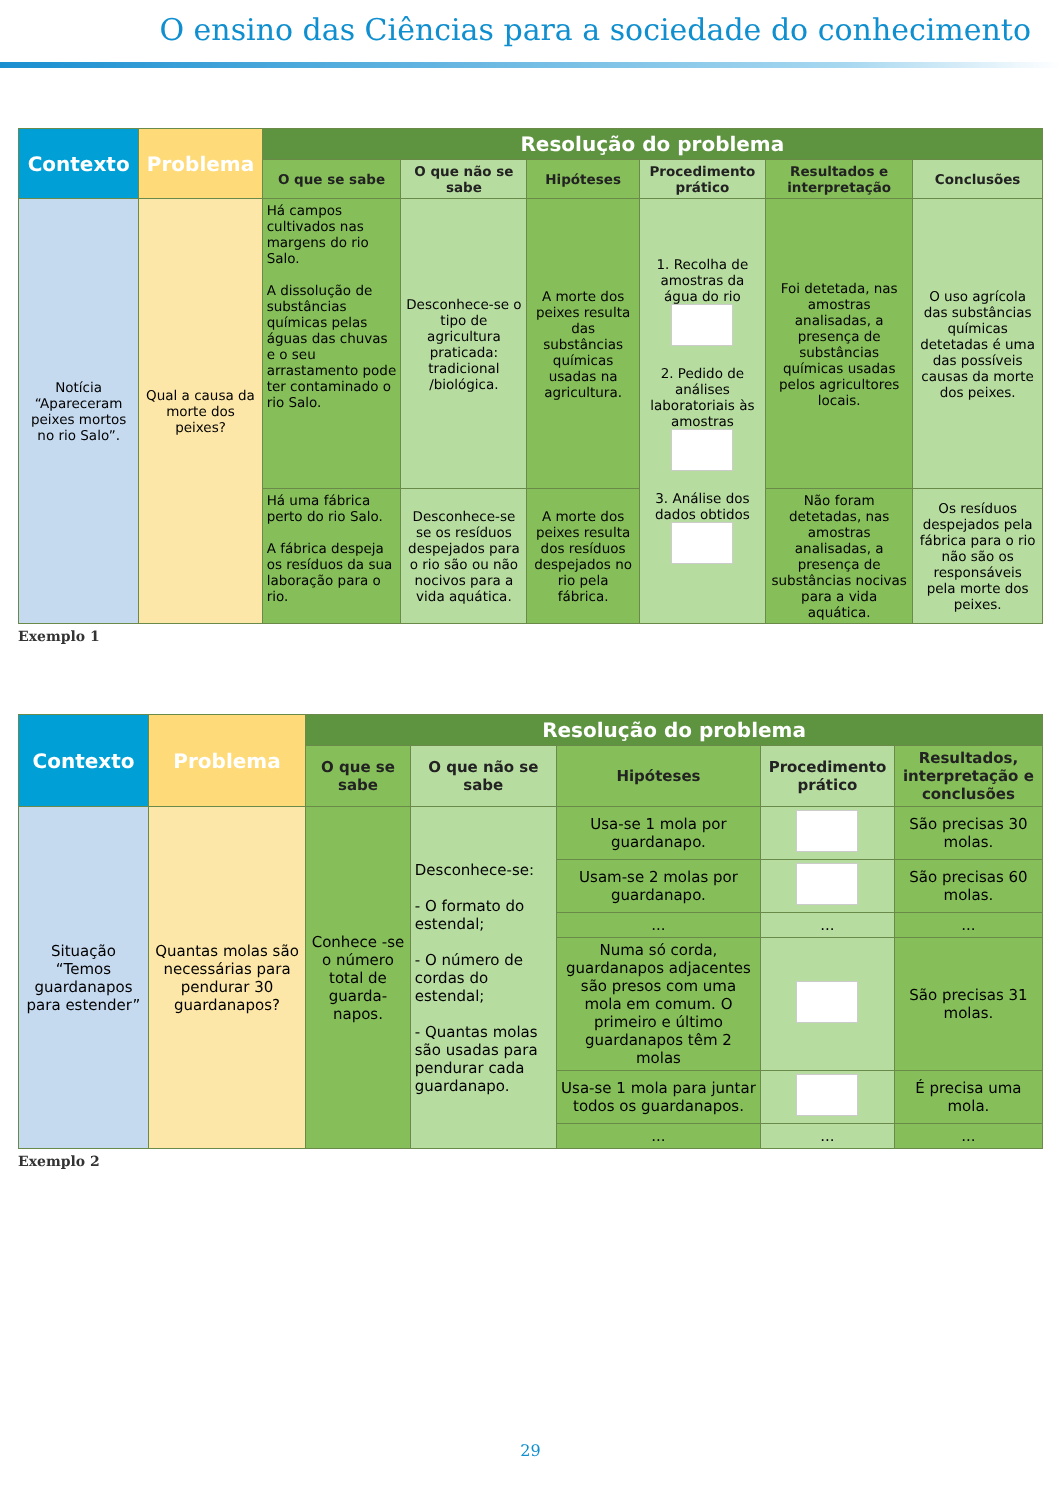O ensino das Ciências para a sociedade do conhecimento
| Contexto | Problema | Resolução do problema | | | | | |
| --- | --- | --- | --- | --- | --- | --- | --- |
| | | O que se sabe | O que não se sabe | Hipóteses | Procedimento prático | Resultados e interpretação | Conclusões |
| Notícia “Apareceram peixes mortos no rio Salo”. | Qual a causa da morte dos peixes? | Há campos cultivados nas margens do rio Salo. A dissolução de substâncias químicas pelas águas das chuvas e o seu arrastamento pode ter contaminado o rio Salo. | Desconhece-se o tipo de agricultura praticada: tradicional /biológica. | A morte dos peixes resulta das substâncias químicas usadas na agricultura. | 1. Recolha de amostras da água do rio 2. Pedido de análises laboratoriais às amostras 3. Análise dos dados obtidos | Foi detetada, nas amostras analisadas, a presença de substâncias químicas usadas pelos agricultores locais. | O uso agrícola das substâncias químicas detetadas é uma das possíveis causas da morte dos peixes. |
| | | Há uma fábrica perto do rio Salo. A fábrica despeja os resíduos da sua laboração para o rio. | Desconhece-se se os resíduos despejados para o rio são ou não nocivos para a vida aquática. | A morte dos peixes resulta dos resíduos despejados no rio pela fábrica. | | Não foram detetadas, nas amostras analisadas, a presença de substâncias nocivas para a vida aquática. | Os resíduos despejados pela fábrica para o rio não são os responsáveis pela morte dos peixes. |
Exemplo 1
| Contexto | Problema | Resolução do problema | | | | |
| --- | --- | --- | --- | --- | --- | --- |
| | | O que se sabe | O que não se sabe | Hipóteses | Procedimento prático | Resultados, interpretação e conclusões |
| Situação “Temos guardanapos para estender” | Quantas molas são necessárias para pendurar 30 guardanapos? | Conhece -se o número total de guarda-napos. | Desconhece-se: - O formato do estendal; - O número de cordas do estendal; - Quantas molas são usadas para pendurar cada guardanapo. | Usa-se 1 mola por guardanapo. | | São precisas 30 molas. |
| | | | | Usam-se 2 molas por guardanapo. | | São precisas 60 molas. |
| | | | | ... | ... | ... |
| | | | | Numa só corda, guardanapos adjacentes são presos com uma mola em comum. O primeiro e último guardanapos têm 2 molas | | São precisas 31 molas. |
| | | | | Usa-se 1 mola para juntar todos os guardanapos. | | É precisa uma mola. |
| | | | | ... | ... | ... |
Exemplo 2
29